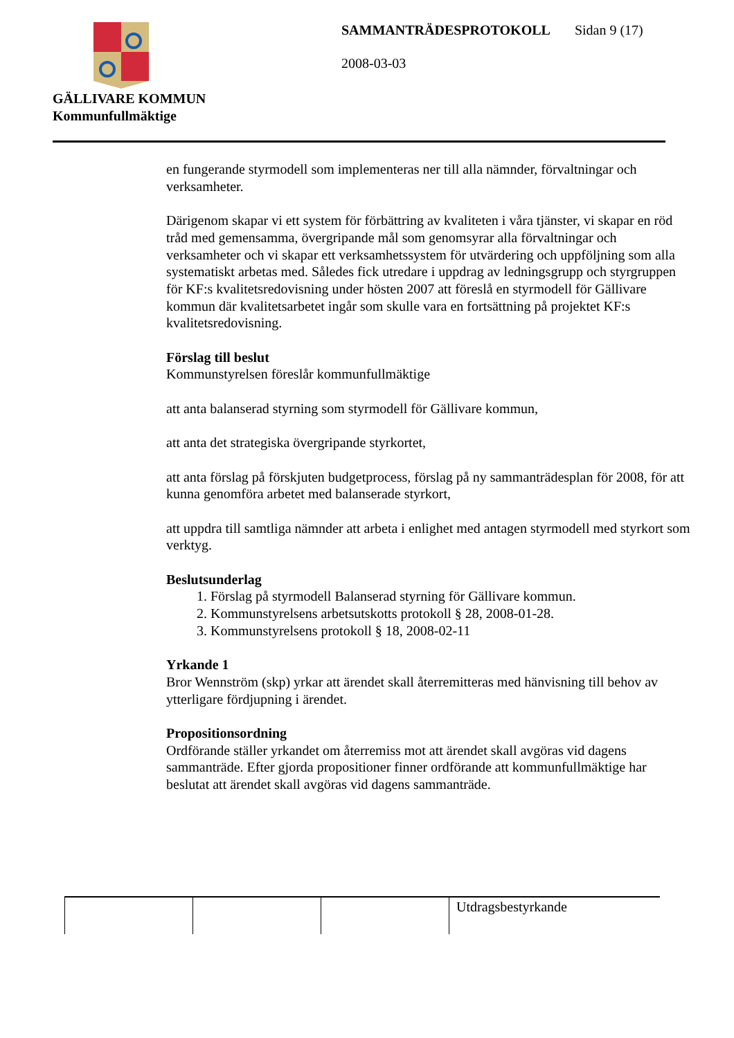GÄLLIVARE KOMMUN
Kommunfullmäktige
SAMMANTRÄDESPROTOKOLL Sidan 9 (17)
2008-03-03
en fungerande styrmodell som implementeras ner till alla nämnder, förvaltningar och verksamheter.
Därigenom skapar vi ett system för förbättring av kvaliteten i våra tjänster, vi skapar en röd tråd med gemensamma, övergripande mål som genomsyrar alla förvaltningar och verksamheter och vi skapar ett verksamhetssystem för utvärdering och uppföljning som alla systematiskt arbetas med. Således fick utredare i uppdrag av ledningsgrupp och styrgruppen för KF:s kvalitetsredovisning under hösten 2007 att föreslå en styrmodell för Gällivare kommun där kvalitetsarbetet ingår som skulle vara en fortsättning på projektet KF:s kvalitetsredovisning.
Förslag till beslut
Kommunstyrelsen föreslår kommunfullmäktige
att anta balanserad styrning som styrmodell för Gällivare kommun,
att anta det strategiska övergripande styrkortet,
att anta förslag på förskjuten budgetprocess, förslag på ny sammanträdesplan för 2008, för att kunna genomföra arbetet med balanserade styrkort,
att uppdra till samtliga nämnder att arbeta i enlighet med antagen styrmodell med styrkort som verktyg.
Beslutsunderlag
1. Förslag på styrmodell Balanserad styrning för Gällivare kommun.
2. Kommunstyrelsens arbetsutskotts protokoll § 28, 2008-01-28.
3. Kommunstyrelsens protokoll § 18, 2008-02-11
Yrkande 1
Bror Wennström (skp) yrkar att ärendet skall återremitteras med hänvisning till behov av ytterligare fördjupning i ärendet.
Propositionsordning
Ordförande ställer yrkandet om återremiss mot att ärendet skall avgöras vid dagens sammanträde. Efter gjorda propositioner finner ordförande att kommunfullmäktige har beslutat att ärendet skall avgöras vid dagens sammanträde.
| | | | Utdragsbestyrkande |